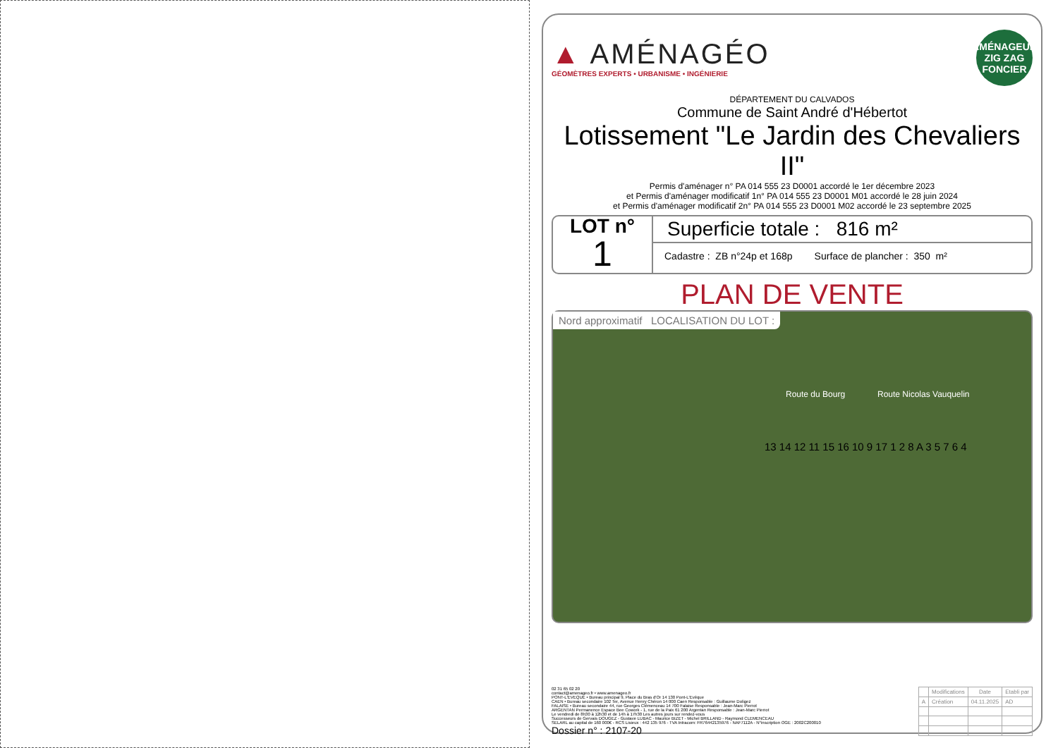▲ AMÉNAGÉO
GÉOMÈTRES EXPERTS • URBANISME • INGÉNIERIE
AMÉNAGEUR
ZIG ZAG
FONCIER
DÉPARTEMENT DU CALVADOS
Commune de Saint André d'Hébertot
Lotissement "Le Jardin des Chevaliers II"
Permis d'aménager n° PA 014 555 23 D0001 accordé le 1er décembre 2023
et Permis d'aménager modificatif 1n° PA 014 555 23 D0001 M01 accordé le 28 juin 2024
et Permis d'aménager modificatif 2n° PA 014 555 23 D0001 M02 accordé le 23 septembre 2025
LOT n°
1
Superficie totale : 816 m²
Cadastre : ZB n°24p et 168p Surface de plancher : 350 m²
PLAN DE VENTE
Nord approximatif LOCALISATION DU LOT :
Route du Bourg Route Nicolas Vauquelin
13 14 12 11 15 16 10 9 17 1 2 8 A 3 5 7 6 4
02 31 65 02 20
contact@amenageo.fr • www.amenageo.fr
PONT-L'EVEQUE • Bureau principal 9, Place du Bras d'Or 14 130 Pont-L'Evêque
CAEN • Bureau secondaire 102 Ter, Avenue Henry Chéron 14 000 Caen Responsable : Guillaume Doligez
FALAISE • Bureau secondaire 44, rue Georges Clémenceau 14 700 Falaise Responsable : Jean-Marc Pierrot
ARGENTAN Permanence Espace Bee Cowork - 1, rue de la Paix 61 200 Argentan Responsable : Jean-Marc Pierrot
Le vendredi de 8h30 à 12h30 et de 14h à 17h30 Les autres jours sur rendez-vous
Successeurs de Gervais DOUGEZ - Gustave LUBAC - Maurice BIZET - Michel BRILLAND - Raymond CLEMENCEAU
SELARL au capital de 160 000€ - RCS Lisieux : 442 135 976 - TVA Intracom: FR76442135976 - NAF7112A - N°inscription OGE : 2002C200010
Dossier n° : 2107-20
| | Modifications | Date | Etabli par |
| --- | --- | --- | --- |
| A | Création | 04.11.2025 | AD |